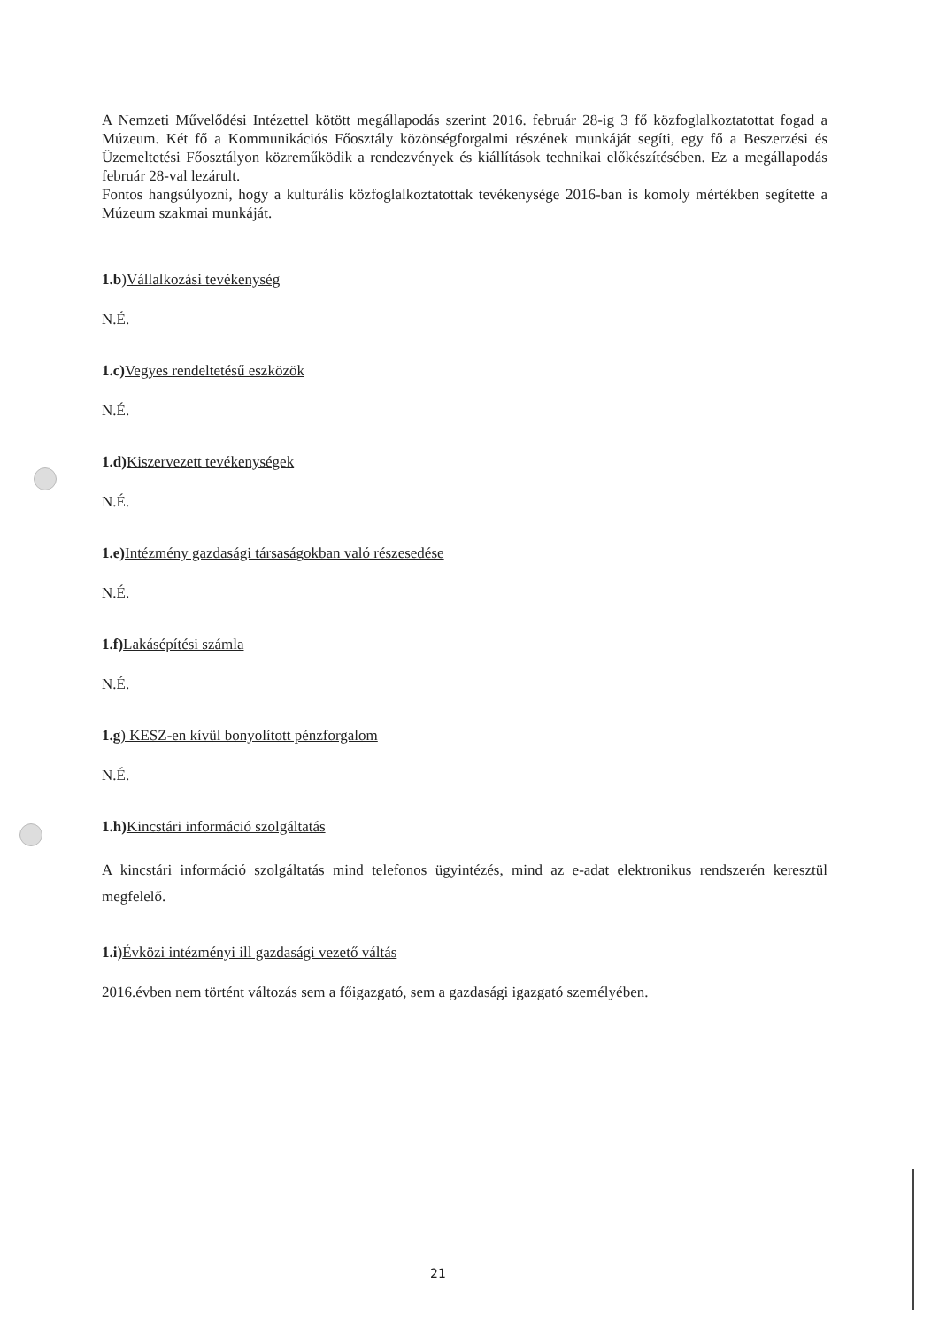A Nemzeti Művelődési Intézettel kötött megállapodás szerint 2016. február 28-ig 3 fő közfoglalkoztatottat fogad a Múzeum. Két fő a Kommunikációs Főosztály közönségforgalmi részének munkáját segíti, egy fő a Beszerzési és Üzemeltetési Főosztályon közreműködik a rendezvények és kiállítások technikai előkészítésében. Ez a megállapodás február 28-val lezárult.
Fontos hangsúlyozni, hogy a kulturális közfoglalkoztatottak tevékenysége 2016-ban is komoly mértékben segítette a Múzeum szakmai munkáját.
1.b)Vállalkozási tevékenység
N.É.
1.c) Vegyes rendeltetésű eszközök
N.É.
1.d) Kiszervezett tevékenységek
N.É.
1.e) Intézmény gazdasági társaságokban való részesedése
N.É.
1.f) Lakásépítési számla
N.É.
1.g) KESZ-en kívül bonyolított pénzforgalom
N.É.
1.h) Kincstári információ szolgáltatás
A kincstári információ szolgáltatás mind telefonos ügyintézés, mind az e-adat elektronikus rendszerén keresztül megfelelő.
1.i)Évközi intézményi ill gazdasági vezető váltás
2016.évben nem történt változás sem a főigazgató, sem a gazdasági igazgató személyében.
21